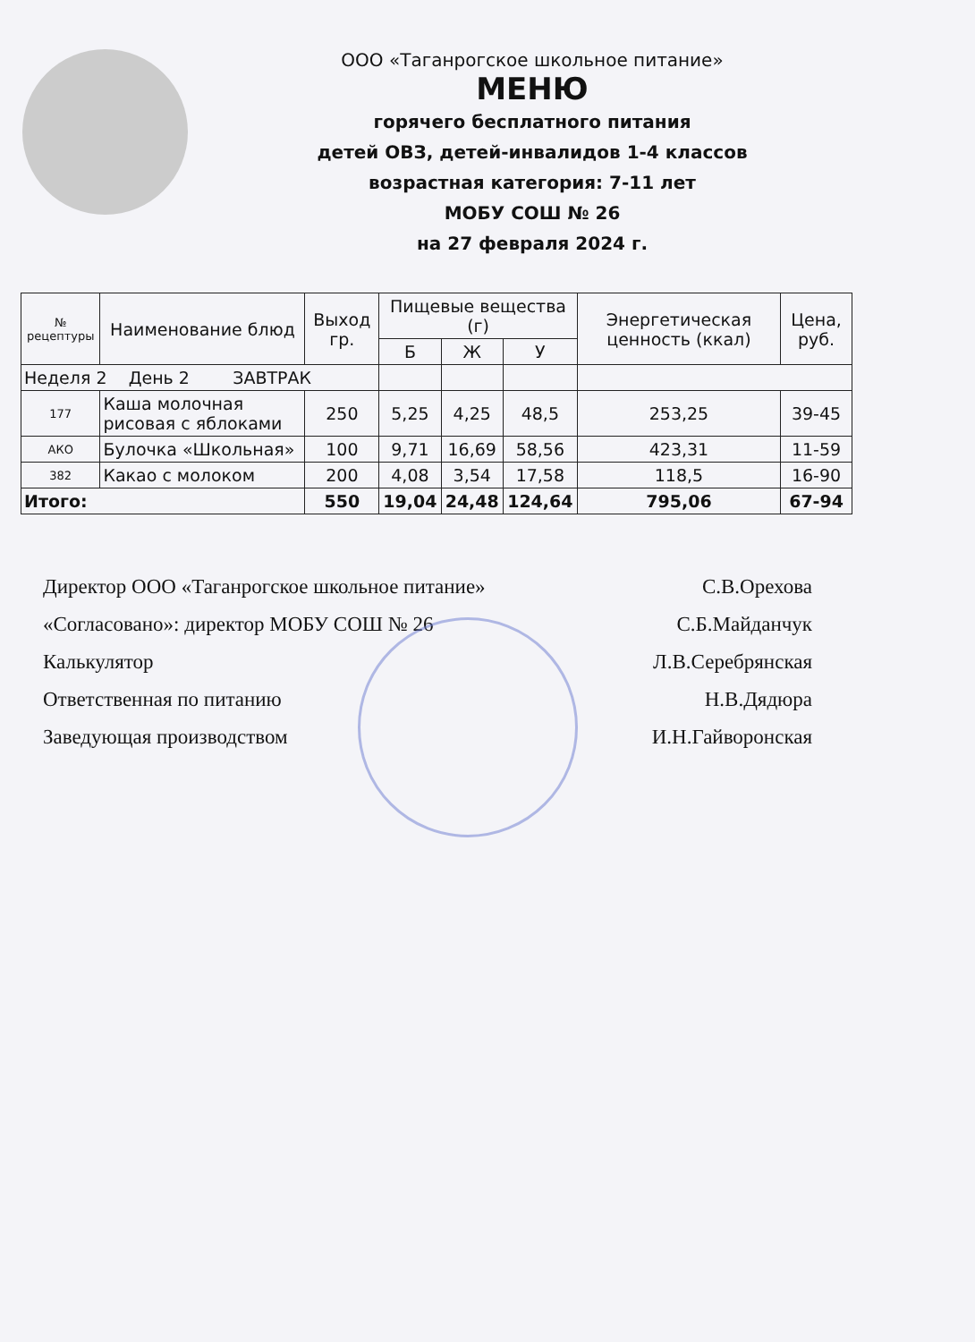ООО «Таганрогское школьное питание»
МЕНЮ
горячего бесплатного питания
детей ОВЗ, детей-инвалидов 1-4 классов
возрастная категория: 7-11 лет
МОБУ СОШ № 26
на 27 февраля 2024 г.
| № рецептуры | Наименование блюд | Выход гр. | Пищевые вещества (г) | | | Энергетическая ценность (ккал) | Цена, руб. |
| --- | --- | --- | --- | --- | --- | --- | --- |
| | | | Б | Ж | У | | |
| Неделя 2 День 2 ЗАВТРАК | | | | | | | |
| 177 | Каша молочная рисовая с яблоками | 250 | 5,25 | 4,25 | 48,5 | 253,25 | 39-45 |
| АКО | Булочка «Школьная» | 100 | 9,71 | 16,69 | 58,56 | 423,31 | 11-59 |
| 382 | Какао с молоком | 200 | 4,08 | 3,54 | 17,58 | 118,5 | 16-90 |
| Итого: | | 550 | 19,04 | 24,48 | 124,64 | 795,06 | 67-94 |
Директор ООО «Таганрогское школьное питание» С.В.Орехова
«Согласовано»: директор МОБУ СОШ № 26 С.Б.Майданчук
Калькулятор Л.В.Серебрянская
Ответственная по питанию Н.В.Дядюра
Заведующая производством И.Н.Гайворонская